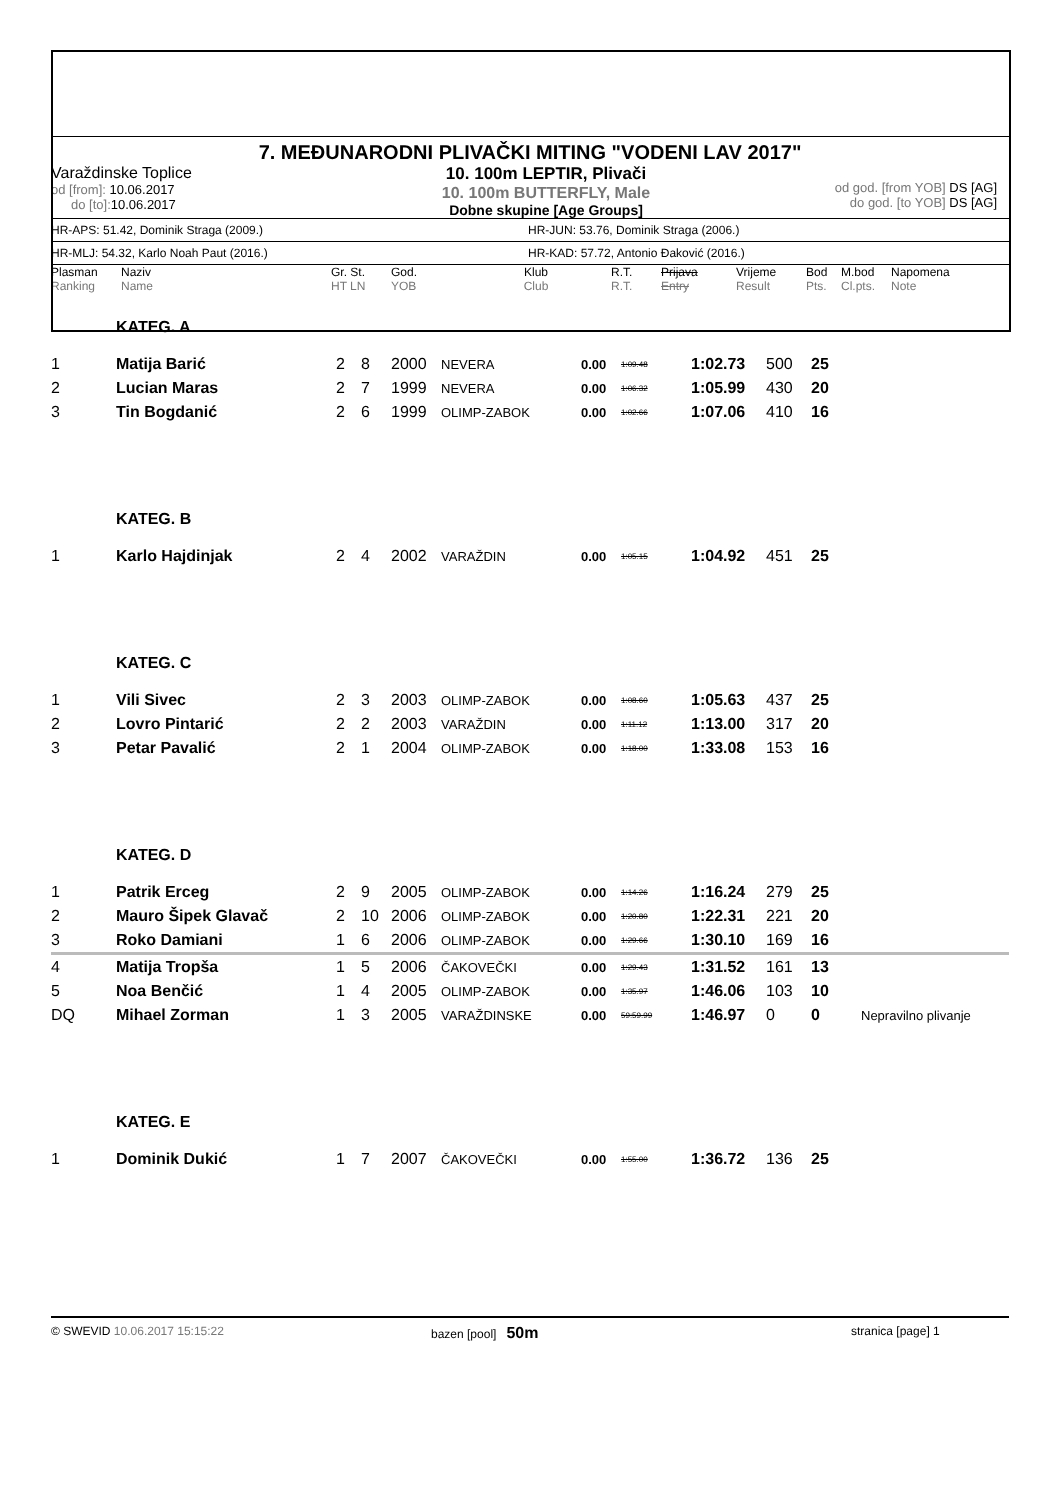7. MEĐUNARODNI PLIVAČKI MITING "VODENI LAV 2017"
Varaždinske Toplice
od [from]: 10.06.2017
do [to]: 10.06.2017
10. 100m LEPTIR, Plivači
10. 100m BUTTERFLY, Male
Dobne skupine [Age Groups]
od god. [from YOB] DS [AG]
do god. [to YOB] DS [AG]
HR-APS: 51.42, Dominik Straga (2009.) HR-JUN: 53.76, Dominik Straga (2006.)
HR-MLJ: 54.32, Karlo Noah Paut (2016.) HR-KAD: 57.72, Antonio Đaković (2016.)
Plasman
Ranking
Naziv
Name
Gr. St.
HT LN
God.
YOB
Klub
Club
R.T.
R.T.
Prijava
Entry
Vrijeme
Result
Bod
Pts.
M.bod
Cl.pts.
Napomena
Note
| | KATEG. A | | | | | | | | | | |
| 1 | Matija Barić | 2 | 8 | 2000 | NEVERA | 0.00 | 1:09.48 | 1:02.73 | 500 | 25 | |
| 2 | Lucian Maras | 2 | 7 | 1999 | NEVERA | 0.00 | 1:06.32 | 1:05.99 | 430 | 20 | |
| 3 | Tin Bogdanić | 2 | 6 | 1999 | OLIMP-ZABOK | 0.00 | 1:02.66 | 1:07.06 | 410 | 16 | |
| | KATEG. B | | | | | | | | | | |
| 1 | Karlo Hajdinjak | 2 | 4 | 2002 | VARAŽDIN | 0.00 | 1:05.15 | 1:04.92 | 451 | 25 | |
| | KATEG. C | | | | | | | | | | |
| 1 | Vili Sivec | 2 | 3 | 2003 | OLIMP-ZABOK | 0.00 | 1:08.60 | 1:05.63 | 437 | 25 | |
| 2 | Lovro Pintarić | 2 | 2 | 2003 | VARAŽDIN | 0.00 | 1:11.12 | 1:13.00 | 317 | 20 | |
| 3 | Petar Pavalić | 2 | 1 | 2004 | OLIMP-ZABOK | 0.00 | 1:18.00 | 1:33.08 | 153 | 16 | |
| | KATEG. D | | | | | | | | | | |
| 1 | Patrik Erceg | 2 | 9 | 2005 | OLIMP-ZABOK | 0.00 | 1:14.26 | 1:16.24 | 279 | 25 | |
| 2 | Mauro Šipek Glavač | 2 | 10 | 2006 | OLIMP-ZABOK | 0.00 | 1:20.80 | 1:22.31 | 221 | 20 | |
| 3 | Roko Damiani | 1 | 6 | 2006 | OLIMP-ZABOK | 0.00 | 1:29.66 | 1:30.10 | 169 | 16 | |
| 4 | Matija Tropša | 1 | 5 | 2006 | ČAKOVEČKI | 0.00 | 1:29.43 | 1:31.52 | 161 | 13 | |
| 5 | Noa Benčić | 1 | 4 | 2005 | OLIMP-ZABOK | 0.00 | 1:35.97 | 1:46.06 | 103 | 10 | |
| DQ | Mihael Zorman | 1 | 3 | 2005 | VARAŽDINSKE | 0.00 | 59:59.99 | 1:46.97 | 0 | 0 | Nepravilno plivanje |
| | KATEG. E | | | | | | | | | | |
| 1 | Dominik Dukić | 1 | 7 | 2007 | ČAKOVEČKI | 0.00 | 1:55.00 | 1:36.72 | 136 | 25 | |
© SWEVID 10.06.2017 15:15:22 bazen [pool] 50m
stranica [page] 1